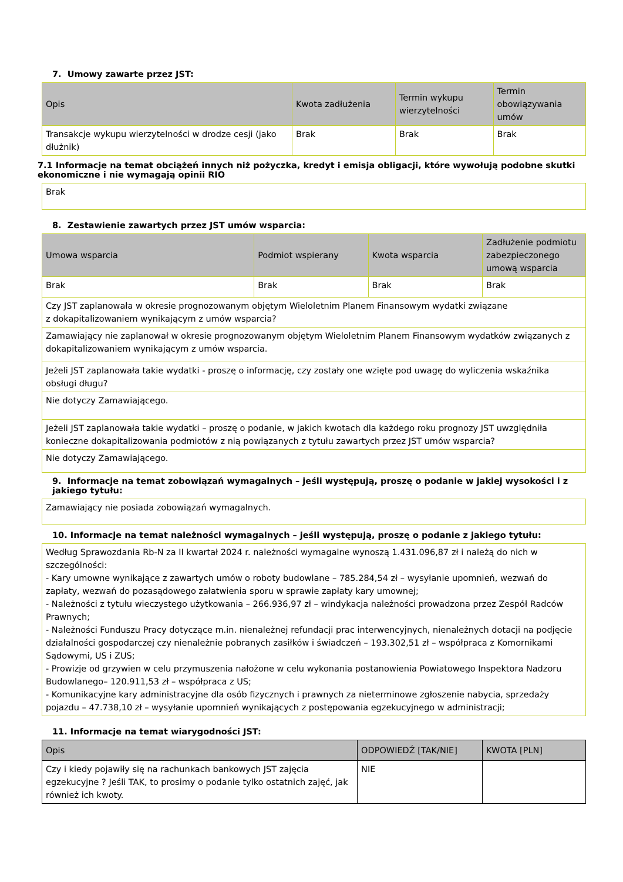7. Umowy zawarte przez JST:
| Opis | Kwota zadłużenia | Termin wykupu wierzytelności | Termin obowiązywania umów |
| --- | --- | --- | --- |
| Transakcje wykupu wierzytelności w drodze cesji (jako dłużnik) | Brak | Brak | Brak |
7.1 Informacje na temat obciążeń innych niż pożyczka, kredyt i emisja obligacji, które wywołują podobne skutki ekonomiczne i nie wymagają opinii RIO
| Brak |
8. Zestawienie zawartych przez JST umów wsparcia:
| Umowa wsparcia | Podmiot wspierany | Kwota wsparcia | Zadłużenie podmiotu zabezpieczonego umową wsparcia |
| --- | --- | --- | --- |
| Brak | Brak | Brak | Brak |
| Czy JST zaplanowała w okresie prognozowanym objętym Wieloletnim Planem Finansowym wydatki związane z dokapitalizowaniem wynikającym z umów wsparcia? | | | |
| Zamawiający nie zaplanował w okresie prognozowanym objętym Wieloletnim Planem Finansowym wydatków związanych z dokapitalizowaniem wynikającym z umów wsparcia. | | | |
| Jeżeli JST zaplanowała takie wydatki - proszę o informację, czy zostały one wzięte pod uwagę do wyliczenia wskaźnika obsługi długu? | | | |
| Nie dotyczy Zamawiającego. | | | |
| Jeżeli JST zaplanowała takie wydatki – proszę o podanie, w jakich kwotach dla każdego roku prognozy JST uwzględniła konieczne dokapitalizowania podmiotów z nią powiązanych z tytułu zawartych przez JST umów wsparcia? | | | |
| Nie dotyczy Zamawiającego. | | | |
9. Informacje na temat zobowiązań wymagalnych – jeśli występują, proszę o podanie w jakiej wysokości i z jakiego tytułu:
| Zamawiający nie posiada zobowiązań wymagalnych. |
10. Informacje na temat należności wymagalnych – jeśli występują, proszę o podanie z jakiego tytułu:
| Według Sprawozdania Rb-N za II kwartał 2024 r. należności wymagalne wynoszą 1.431.096,87 zł i należą do nich w szczególności: - Kary umowne wynikające z zawartych umów o roboty budowlane – 785.284,54 zł – wysyłanie upomnień, wezwań do zapłaty, wezwań do pozasądowego załatwienia sporu w sprawie zapłaty kary umownej; - Należności z tytułu wieczystego użytkowania – 266.936,97 zł – windykacja należności prowadzona przez Zespół Radców Prawnych; - Należności Funduszu Pracy dotyczące m.in. nienależnej refundacji prac interwencyjnych, nienależnych dotacji na podjęcie działalności gospodarczej czy nienależnie pobranych zasiłków i świadczeń – 193.302,51 zł – współpraca z Komornikami Sądowymi, US i ZUS; - Prowizje od grzywien w celu przymuszenia nałożone w celu wykonania postanowienia Powiatowego Inspektora Nadzoru Budowlanego– 120.911,53 zł – współpraca z US; - Komunikacyjne kary administracyjne dla osób fizycznych i prawnych za nieterminowe zgłoszenie nabycia, sprzedaży pojazdu – 47.738,10 zł – wysyłanie upomnień wynikających z postępowania egzekucyjnego w administracji; |
11. Informacje na temat wiarygodności JST:
| Opis | ODPOWIEDŹ [TAK/NIE] | KWOTA [PLN] |
| --- | --- | --- |
| Czy i kiedy pojawiły się na rachunkach bankowych JST zajęcia egzekucyjne ? Jeśli TAK, to prosimy o podanie tylko ostatnich zajęć, jak również ich kwoty. | NIE | |